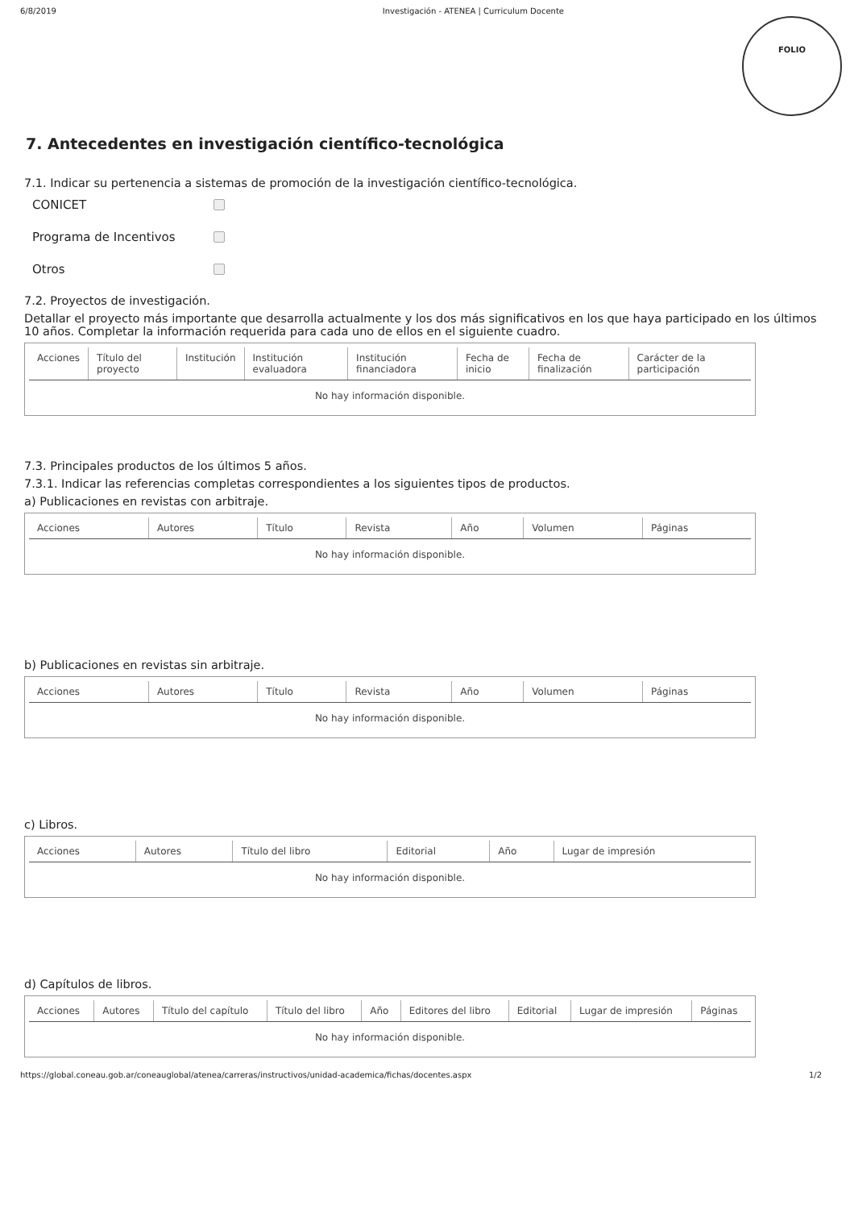6/8/2019 Investigación - ATENEA | Curriculum Docente
FOLIO
7. Antecedentes en investigación científico-tecnológica
7.1. Indicar su pertenencia a sistemas de promoción de la investigación científico-tecnológica.
CONICET
Programa de Incentivos
Otros
7.2. Proyectos de investigación.
Detallar el proyecto más importante que desarrolla actualmente y los dos más significativos en los que haya participado en los últimos 10 años. Completar la información requerida para cada uno de ellos en el siguiente cuadro.
| Acciones | Título del proyecto | Institución | Institución evaluadora | Institución financiadora | Fecha de inicio | Fecha de finalización | Carácter de la participación |
| --- | --- | --- | --- | --- | --- | --- | --- |
| No hay información disponible. | | | | | | | |
7.3. Principales productos de los últimos 5 años.
7.3.1. Indicar las referencias completas correspondientes a los siguientes tipos de productos.
a) Publicaciones en revistas con arbitraje.
| Acciones | Autores | Título | Revista | Año | Volumen | Páginas |
| --- | --- | --- | --- | --- | --- | --- |
| No hay información disponible. | | | | | | |
b) Publicaciones en revistas sin arbitraje.
| Acciones | Autores | Título | Revista | Año | Volumen | Páginas |
| --- | --- | --- | --- | --- | --- | --- |
| No hay información disponible. | | | | | | |
c) Libros.
| Acciones | Autores | Título del libro | Editorial | Año | Lugar de impresión |
| --- | --- | --- | --- | --- | --- |
| No hay información disponible. | | | | | |
d) Capítulos de libros.
| Acciones | Autores | Título del capítulo | Título del libro | Año | Editores del libro | Editorial | Lugar de impresión | Páginas |
| --- | --- | --- | --- | --- | --- | --- | --- | --- |
| No hay información disponible. | | | | | | | | |
https://global.coneau.gob.ar/coneauglobal/atenea/carreras/instructivos/unidad-academica/fichas/docentes.aspx 1/2